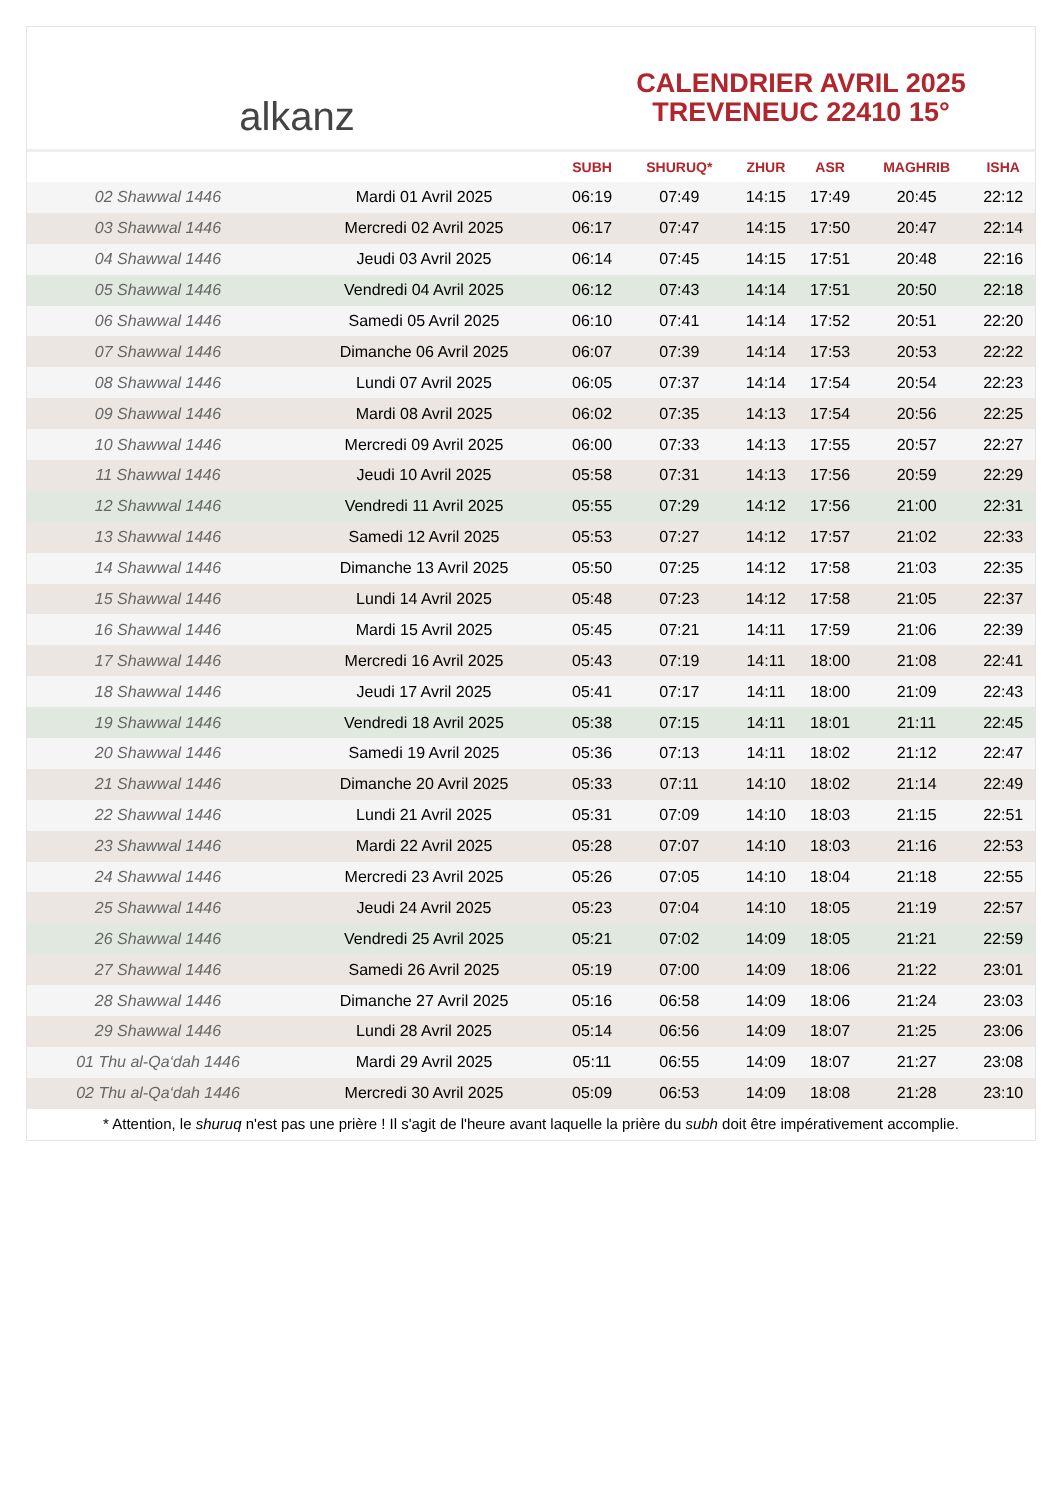alkanz
CALENDRIER AVRIL 2025
TREVENEUC 22410 15°
| | | SUBH | SHURUQ* | ZHUR | ASR | MAGHRIB | ISHA |
| --- | --- | --- | --- | --- | --- | --- | --- |
| 02 Shawwal 1446 | Mardi 01 Avril 2025 | 06:19 | 07:49 | 14:15 | 17:49 | 20:45 | 22:12 |
| 03 Shawwal 1446 | Mercredi 02 Avril 2025 | 06:17 | 07:47 | 14:15 | 17:50 | 20:47 | 22:14 |
| 04 Shawwal 1446 | Jeudi 03 Avril 2025 | 06:14 | 07:45 | 14:15 | 17:51 | 20:48 | 22:16 |
| 05 Shawwal 1446 | Vendredi 04 Avril 2025 | 06:12 | 07:43 | 14:14 | 17:51 | 20:50 | 22:18 |
| 06 Shawwal 1446 | Samedi 05 Avril 2025 | 06:10 | 07:41 | 14:14 | 17:52 | 20:51 | 22:20 |
| 07 Shawwal 1446 | Dimanche 06 Avril 2025 | 06:07 | 07:39 | 14:14 | 17:53 | 20:53 | 22:22 |
| 08 Shawwal 1446 | Lundi 07 Avril 2025 | 06:05 | 07:37 | 14:14 | 17:54 | 20:54 | 22:23 |
| 09 Shawwal 1446 | Mardi 08 Avril 2025 | 06:02 | 07:35 | 14:13 | 17:54 | 20:56 | 22:25 |
| 10 Shawwal 1446 | Mercredi 09 Avril 2025 | 06:00 | 07:33 | 14:13 | 17:55 | 20:57 | 22:27 |
| 11 Shawwal 1446 | Jeudi 10 Avril 2025 | 05:58 | 07:31 | 14:13 | 17:56 | 20:59 | 22:29 |
| 12 Shawwal 1446 | Vendredi 11 Avril 2025 | 05:55 | 07:29 | 14:12 | 17:56 | 21:00 | 22:31 |
| 13 Shawwal 1446 | Samedi 12 Avril 2025 | 05:53 | 07:27 | 14:12 | 17:57 | 21:02 | 22:33 |
| 14 Shawwal 1446 | Dimanche 13 Avril 2025 | 05:50 | 07:25 | 14:12 | 17:58 | 21:03 | 22:35 |
| 15 Shawwal 1446 | Lundi 14 Avril 2025 | 05:48 | 07:23 | 14:12 | 17:58 | 21:05 | 22:37 |
| 16 Shawwal 1446 | Mardi 15 Avril 2025 | 05:45 | 07:21 | 14:11 | 17:59 | 21:06 | 22:39 |
| 17 Shawwal 1446 | Mercredi 16 Avril 2025 | 05:43 | 07:19 | 14:11 | 18:00 | 21:08 | 22:41 |
| 18 Shawwal 1446 | Jeudi 17 Avril 2025 | 05:41 | 07:17 | 14:11 | 18:00 | 21:09 | 22:43 |
| 19 Shawwal 1446 | Vendredi 18 Avril 2025 | 05:38 | 07:15 | 14:11 | 18:01 | 21:11 | 22:45 |
| 20 Shawwal 1446 | Samedi 19 Avril 2025 | 05:36 | 07:13 | 14:11 | 18:02 | 21:12 | 22:47 |
| 21 Shawwal 1446 | Dimanche 20 Avril 2025 | 05:33 | 07:11 | 14:10 | 18:02 | 21:14 | 22:49 |
| 22 Shawwal 1446 | Lundi 21 Avril 2025 | 05:31 | 07:09 | 14:10 | 18:03 | 21:15 | 22:51 |
| 23 Shawwal 1446 | Mardi 22 Avril 2025 | 05:28 | 07:07 | 14:10 | 18:03 | 21:16 | 22:53 |
| 24 Shawwal 1446 | Mercredi 23 Avril 2025 | 05:26 | 07:05 | 14:10 | 18:04 | 21:18 | 22:55 |
| 25 Shawwal 1446 | Jeudi 24 Avril 2025 | 05:23 | 07:04 | 14:10 | 18:05 | 21:19 | 22:57 |
| 26 Shawwal 1446 | Vendredi 25 Avril 2025 | 05:21 | 07:02 | 14:09 | 18:05 | 21:21 | 22:59 |
| 27 Shawwal 1446 | Samedi 26 Avril 2025 | 05:19 | 07:00 | 14:09 | 18:06 | 21:22 | 23:01 |
| 28 Shawwal 1446 | Dimanche 27 Avril 2025 | 05:16 | 06:58 | 14:09 | 18:06 | 21:24 | 23:03 |
| 29 Shawwal 1446 | Lundi 28 Avril 2025 | 05:14 | 06:56 | 14:09 | 18:07 | 21:25 | 23:06 |
| 01 Thu al-Qa‘dah 1446 | Mardi 29 Avril 2025 | 05:11 | 06:55 | 14:09 | 18:07 | 21:27 | 23:08 |
| 02 Thu al-Qa‘dah 1446 | Mercredi 30 Avril 2025 | 05:09 | 06:53 | 14:09 | 18:08 | 21:28 | 23:10 |
* Attention, le shuruq n'est pas une prière ! Il s'agit de l'heure avant laquelle la prière du subh doit être impérativement accomplie.